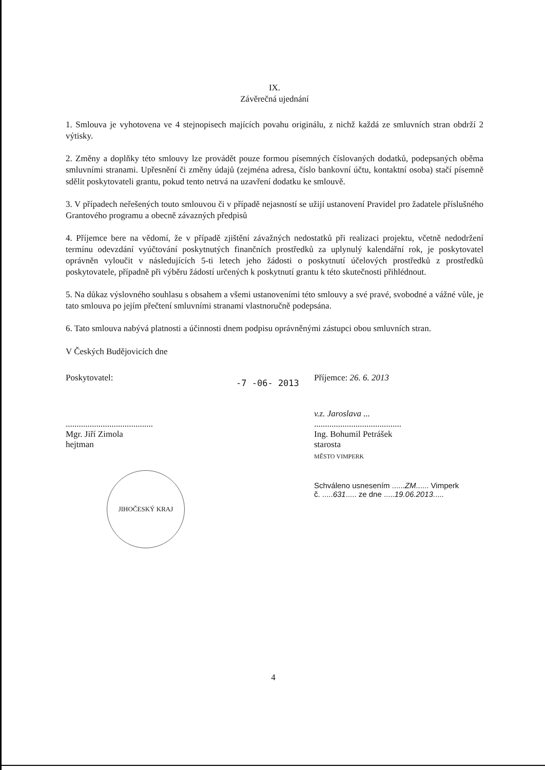IX.
Závěrečná ujednání
1. Smlouva je vyhotovena ve 4 stejnopisech majících povahu originálu, z nichž každá ze smluvních stran obdrží 2 výtisky.
2. Změny a doplňky této smlouvy lze provádět pouze formou písemných číslovaných dodatků, podepsaných oběma smluvními stranami. Upřesnění či změny údajů (zejména adresa, číslo bankovní účtu, kontaktní osoba) stačí písemně sdělit poskytovateli grantu, pokud tento netrvá na uzavření dodatku ke smlouvě.
3. V případech neřešených touto smlouvou či v případě nejasností se užijí ustanovení Pravidel pro žadatele příslušného Grantového programu a obecně závazných předpisů
4. Příjemce bere na vědomí, že v případě zjištění závažných nedostatků při realizaci projektu, včetně nedodržení termínu odevzdání vyúčtování poskytnutých finančních prostředků za uplynulý kalendářní rok, je poskytovatel oprávněn vyloučit v následujících 5-ti letech jeho žádosti o poskytnutí účelových prostředků z prostředků poskytovatele, případně při výběru žádostí určených k poskytnutí grantu k této skutečnosti přihlédnout.
5. Na důkaz výslovného souhlasu s obsahem a všemi ustanoveními této smlouvy a své pravé, svobodné a vážné vůle, je tato smlouva po jejím přečtení smluvními stranami vlastnoručně podepsána.
6. Tato smlouva nabývá platnosti a účinnosti dnem podpisu oprávněnými zástupci obou smluvních stran.
V Českých Budějovicích dne
Poskytovatel:
........................................
Mgr. Jiří Zimola
hejtman
JIHOČESKÝ KRAJ
-7 -06- 2013
Příjemce: 26. 6. 2013
v.z. Jaroslava ...
........................................
Ing. Bohumil Petrášek
starosta
MĚSTO VIMPERK
Schváleno usnesením ......ZM...... Vimperk
č. .....631..... ze dne .....19.06.2013.....
4